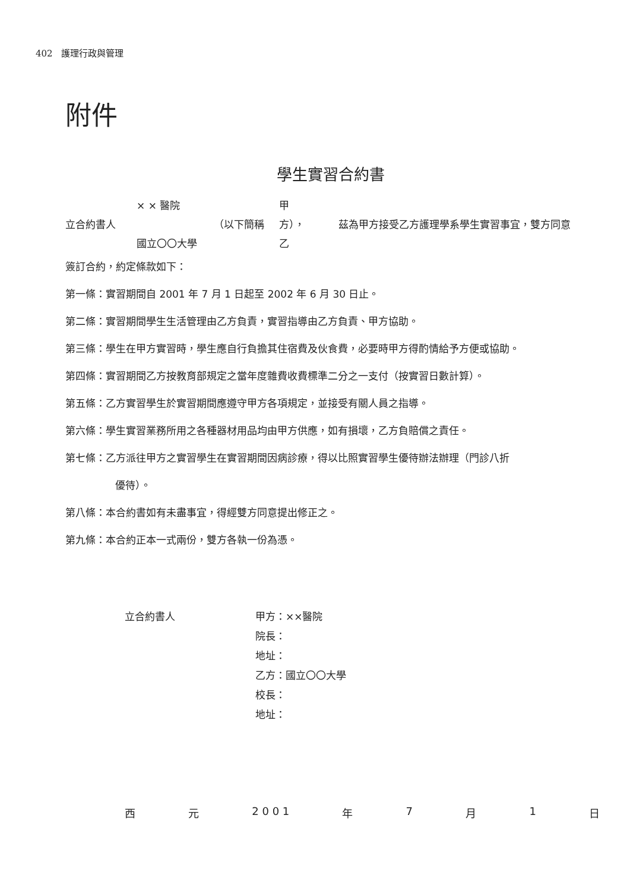402 護理行政與管理
附件
學生實習合約書
× × 醫院 甲 立合約書人 （以下簡稱 方）， 茲為甲方接受乙方護理學系學生實習事宜，雙方同意 國立〇〇大學 乙
簽訂合約，約定條款如下：
第一條：實習期間自 2001 年 7 月 1 日起至 2002 年 6 月 30 日止。
第二條：實習期間學生生活管理由乙方負責，實習指導由乙方負責、甲方協助。
第三條：學生在甲方實習時，學生應自行負擔其住宿費及伙食費，必要時甲方得酌情給予方便或協助。
第四條：實習期間乙方按教育部規定之當年度雜費收費標準二分之一支付（按實習日數計算）。
第五條：乙方實習學生於實習期間應遵守甲方各項規定，並接受有關人員之指導。
第六條：學生實習業務所用之各種器材用品均由甲方供應，如有損壞，乙方負賠償之責任。
第七條：乙方派往甲方之實習學生在實習期間因病診療，得以比照實習學生優待辦法辦理（門診八折
優待）。
第八條：本合約書如有未盡事宜，得經雙方同意提出修正之。
第九條：本合約正本一式兩份，雙方各執一份為憑。
立合約書人 甲方：××醫院
院長：
地址：
乙方：國立〇〇大學
校長：
地址：
西 元 2 0 0 1 年 7 月 1 日